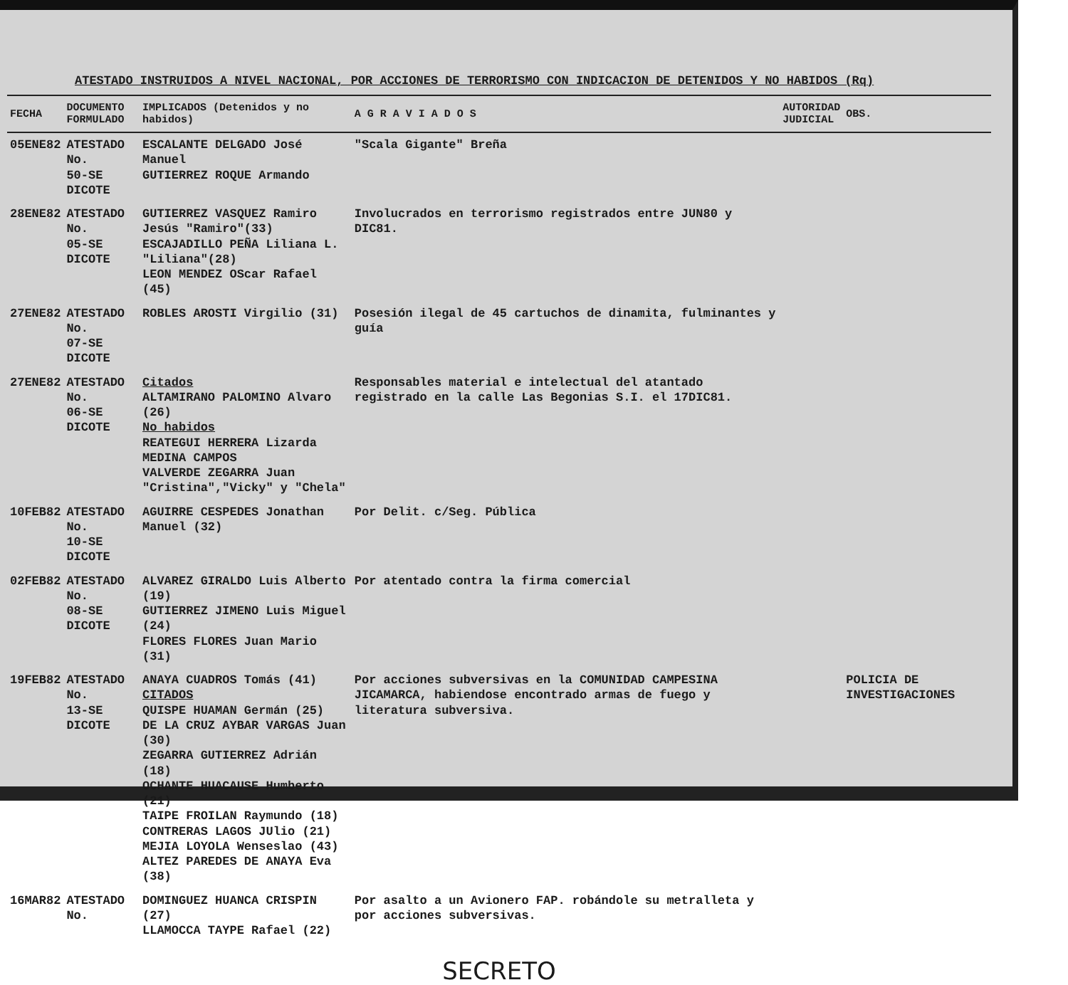ATESTADO INSTRUIDOS A NIVEL NACIONAL, POR ACCIONES DE TERRORISMO CON INDICACION DE DETENIDOS Y NO HABIDOS (Rq)
| FECHA | DOCUMENTO FORMULADO | IMPLICADOS (Detenidos y no habidos) | A G R A V I A D O S | AUTORIDAD JUDICIAL | OBS. |
| --- | --- | --- | --- | --- | --- |
| 05ENE82 | ATESTADO No. 50-SE DICOTE | ESCALANTE DELGADO José Manuel GUTIERREZ ROQUE Armando | "Scala Gigante" Breña | | |
| 28ENE82 | ATESTADO No. 05-SE DICOTE | GUTIERREZ VASQUEZ Ramiro Jesús "Ramiro"(33) ESCAJADILLO PEÑA Liliana L. "Liliana"(28) LEON MENDEZ OScar Rafael (45) | Involucrados en terrorismo registrados entre JUN80 y DIC81. | | |
| 27ENE82 | ATESTADO No. 07-SE DICOTE | ROBLES AROSTI Virgilio (31) | Posesión ilegal de 45 cartuchos de dinamita, fulminantes y guía | | |
| 27ENE82 | ATESTADO No. 06-SE DICOTE | Citados ALTAMIRANO PALOMINO Alvaro (26) No habidos REATEGUI HERRERA Lizarda MEDINA CAMPOS VALVERDE ZEGARRA Juan "Cristina","Vicky" y "Chela" | Responsables material e intelectual del atantado registrado en la calle Las Begonias S.I. el 17DIC81. | | |
| 10FEB82 | ATESTADO No. 10-SE DICOTE | AGUIRRE CESPEDES Jonathan Manuel (32) | Por Delit. c/Seg. Pública | | |
| 02FEB82 | ATESTADO No. 08-SE DICOTE | ALVAREZ GIRALDO Luis Alberto (19) GUTIERREZ JIMENO Luis Miguel (24) FLORES FLORES Juan Mario (31) | Por atentado contra la firma comercial | | |
| 19FEB82 | ATESTADO No. 13-SE DICOTE | ANAYA CUADROS Tomás (41) CITADOS QUISPE HUAMAN Germán (25) DE LA CRUZ AYBAR VARGAS Juan (30) ZEGARRA GUTIERREZ Adrián (18) OCHANTE HUACAUSE Humberto (21) TAIPE FROILAN Raymundo (18) CONTRERAS LAGOS JUlio (21) MEJIA LOYOLA Wenseslao (43) ALTEZ PAREDES DE ANAYA Eva (38) | Por acciones subversivas en la COMUNIDAD CAMPESINA JICAMARCA, habiendose encontrado armas de fuego y literatura subversiva. | | POLICIA DE INVESTIGACIONES |
| 16MAR82 | ATESTADO No. | DOMINGUEZ HUANCA CRISPIN (27) LLAMOCCA TAYPE Rafael (22) | Por asalto a un Avionero FAP. robándole su metralleta y por acciones subversivas. | | |
SECRETO